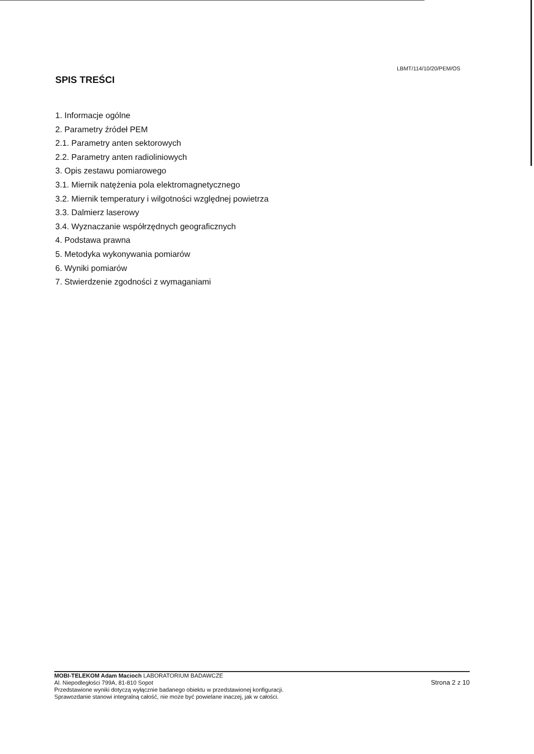LBMT/114/10/20/PEM/OS
SPIS TREŚCI
1. Informacje ogólne
2. Parametry źródeł PEM
2.1. Parametry anten sektorowych
2.2. Parametry anten radioliniowych
3. Opis zestawu pomiarowego
3.1. Miernik natężenia pola elektromagnetycznego
3.2. Miernik temperatury i wilgotności względnej powietrza
3.3. Dalmierz laserowy
3.4. Wyznaczanie współrzędnych geograficznych
4. Podstawa prawna
5. Metodyka wykonywania pomiarów
6. Wyniki pomiarów
7. Stwierdzenie zgodności z wymaganiami
MOBI-TELEKOM Adam Macioch LABORATORIUM BADAWCZE
Al. Niepodległości 799A, 81-810 Sopot
Przedstawione wyniki dotyczą wyłącznie badanego obiektu w przedstawionej konfiguracji.
Sprawozdanie stanowi integralną całość, nie może być powielane inaczej, jak w całości.
Strona 2 z 10